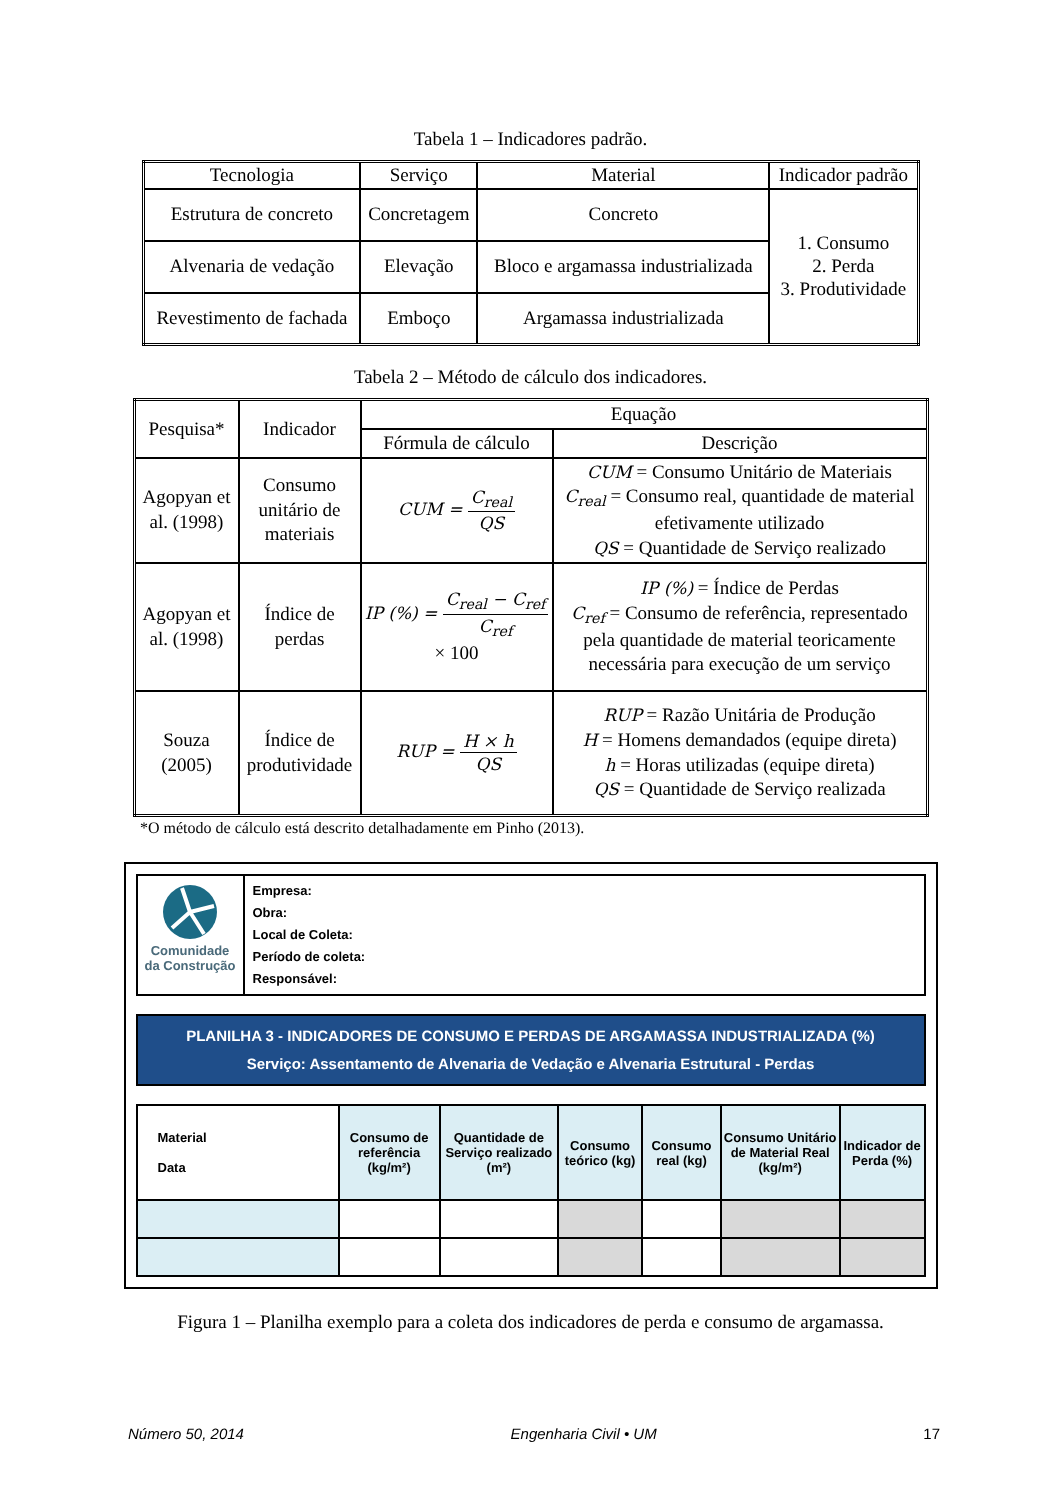Tabela 1 – Indicadores padrão.
| Tecnologia | Serviço | Material | Indicador padrão |
| --- | --- | --- | --- |
| Estrutura de concreto | Concretagem | Concreto | 1. Consumo 2. Perda 3. Produtividade |
| Alvenaria de vedação | Elevação | Bloco e argamassa industrializada | |
| Revestimento de fachada | Emboço | Argamassa industrializada | |
Tabela 2 – Método de cálculo dos indicadores.
| Pesquisa* | Indicador | Equação | |
| --- | --- | --- | --- |
| | | Fórmula de cálculo | Descrição |
| Agopyan et al. (1998) | Consumo unitário de materiais | CUM = C<sub>real</sub> QS | CUM = Consumo Unitário de Materiais C<sub>real</sub> = Consumo real, quantidade de material efetivamente utilizado QS = Quantidade de Serviço realizado |
| Agopyan et al. (1998) | Índice de perdas | IP (%) = C<sub>real</sub> − C<sub>ref</sub> C<sub>ref</sub> × 100 | IP (%) = Índice de Perdas C<sub>ref</sub> = Consumo de referência, representado pela quantidade de material teoricamente necessária para execução de um serviço |
| Souza (2005) | Índice de produtividade | RUP = H × h QS | RUP = Razão Unitária de Produção H = Homens demandados (equipe direta) h = Horas utilizadas (equipe direta) QS = Quantidade de Serviço realizada |
*O método de cálculo está descrito detalhadamente em Pinho (2013).
Comunidade
da Construção
Empresa:
Obra:
Local de Coleta:
Período de coleta:
Responsável:
PLANILHA 3 - INDICADORES DE CONSUMO E PERDAS DE ARGAMASSA INDUSTRIALIZADA (%)
Serviço: Assentamento de Alvenaria de Vedação e Alvenaria Estrutural - Perdas
| Material Data | Consumo de referência (kg/m²) | Quantidade de Serviço realizado (m²) | Consumo teórico (kg) | Consumo real (kg) | Consumo Unitário de Material Real (kg/m²) | Indicador de Perda (%) |
| --- | --- | --- | --- | --- | --- | --- |
Figura 1 – Planilha exemplo para a coleta dos indicadores de perda e consumo de argamassa.
Número 50, 2014 Engenharia Civil • UM 17